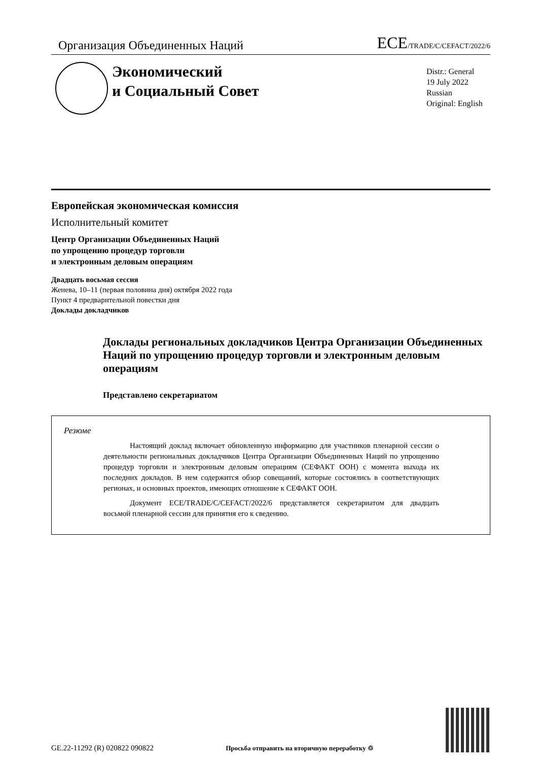Организация Объединенных Наций
ECE/TRADE/C/CEFACT/2022/6
Экономический
и Социальный Совет
Distr.: General
19 July 2022
Russian
Original: English
Европейская экономическая комиссия
Исполнительный комитет
Центр Организации Объединенных Наций
по упрощению процедур торговли
и электронным деловым операциям
Двадцать восьмая сессия
Женева, 10–11 (первая половина дня) октября 2022 года
Пункт 4 предварительной повестки дня
Доклады докладчиков
Доклады региональных докладчиков Центра Организации Объединенных Наций по упрощению процедур торговли и электронным деловым операциям
Представлено секретариатом
Резюме
Настоящий доклад включает обновленную информацию для участников пленарной сессии о деятельности региональных докладчиков Центра Организации Объединенных Наций по упрощению процедур торговли и электронным деловым операциям (СЕФАКТ ООН) с момента выхода их последних докладов. В нем содержится обзор совещаний, которые состоялись в соответствующих регионах, и основных проектов, имеющих отношение к СЕФАКТ ООН.
Документ ECE/TRADE/C/CEFACT/2022/6 представляется секретариатом для двадцать восьмой пленарной сессии для принятия его к сведению.
GE.22-11292 (R) 020822 090822
Просьба отправить на вторичную переработку ♲